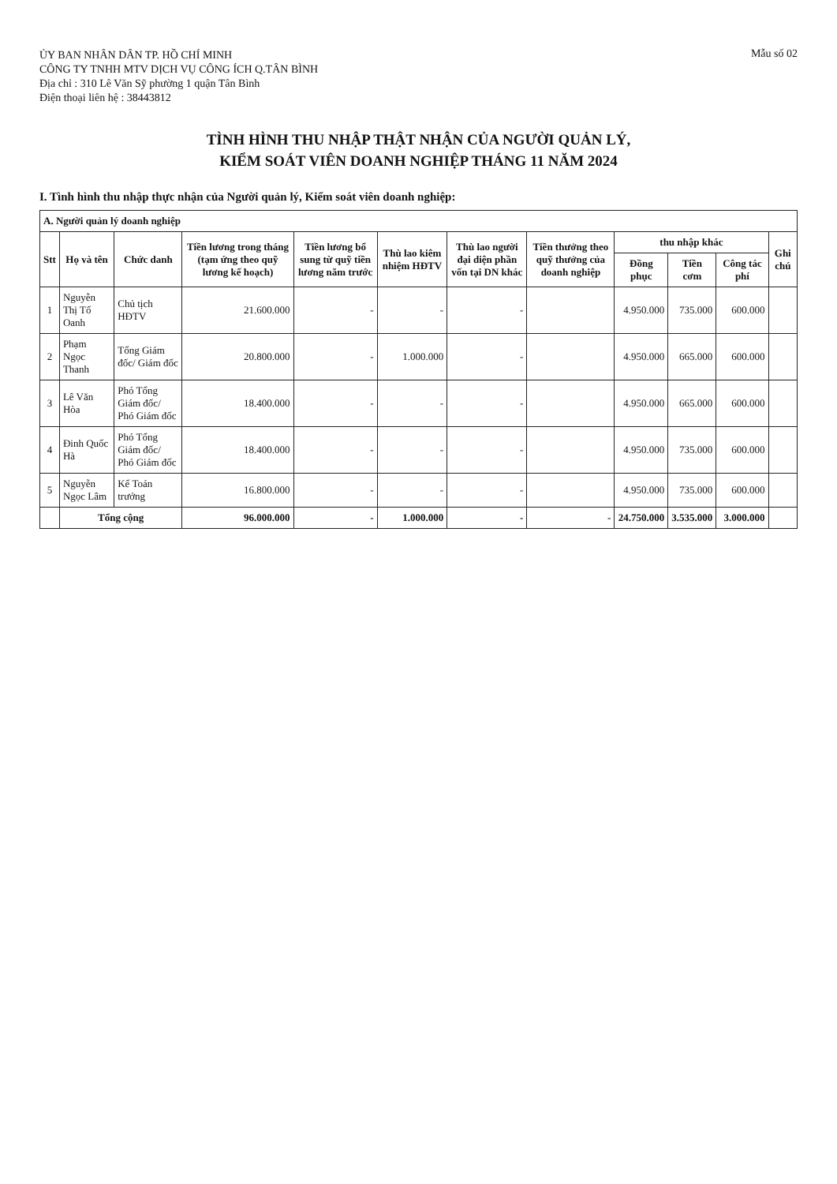ỦY BAN NHÂN DÂN TP. HỒ CHÍ MINH
CÔNG TY TNHH MTV DỊCH VỤ CÔNG ÍCH Q.TÂN BÌNH
Địa chỉ : 310 Lê Văn Sỹ phường 1 quận Tân Bình
Điện thoại liên hệ : 38443812
Mẫu số 02
TÌNH HÌNH THU NHẬP THẬT NHẬN CỦA NGƯỜI QUẢN LÝ,
KIỂM SOÁT VIÊN DOANH NGHIỆP THÁNG 11 NĂM 2024
I. Tình hình thu nhập thực nhận của Người quản lý, Kiểm soát viên doanh nghiệp:
| A. Người quản lý doanh nghiệp | | | | | | | | | | | |
| Stt | Họ và tên | Chức danh | Tiền lương trong tháng (tạm ứng theo quỹ lương kế hoạch) | Tiền lương bổ sung từ quỹ tiền lương năm trước | Thù lao kiêm nhiệm HĐTV | Thù lao người đại diện phần vốn tại DN khác | Tiền thưởng theo quỹ thưởng của doanh nghiệp | thu nhập khác | | | Ghi chú |
| | | | | | | | | Đồng phục | Tiền cơm | Công tác phí | |
| 1 | Nguyễn Thị Tố Oanh | Chủ tịch HĐTV | 21.600.000 | - | - | - | | 4.950.000 | 735.000 | 600.000 | |
| 2 | Phạm Ngọc Thanh | Tổng Giám đốc/ Giám đốc | 20.800.000 | - | 1.000.000 | - | | 4.950.000 | 665.000 | 600.000 | |
| 3 | Lê Văn Hòa | Phó Tổng Giám đốc/ Phó Giám đốc | 18.400.000 | - | - | - | | 4.950.000 | 665.000 | 600.000 | |
| 4 | Đinh Quốc Hà | Phó Tổng Giám đốc/ Phó Giám đốc | 18.400.000 | - | - | - | | 4.950.000 | 735.000 | 600.000 | |
| 5 | Nguyễn Ngọc Lâm | Kế Toán trưởng | 16.800.000 | - | - | - | | 4.950.000 | 735.000 | 600.000 | |
| | Tổng cộng | | 96.000.000 | - | 1.000.000 | - | - | 24.750.000 | 3.535.000 | 3.000.000 | |